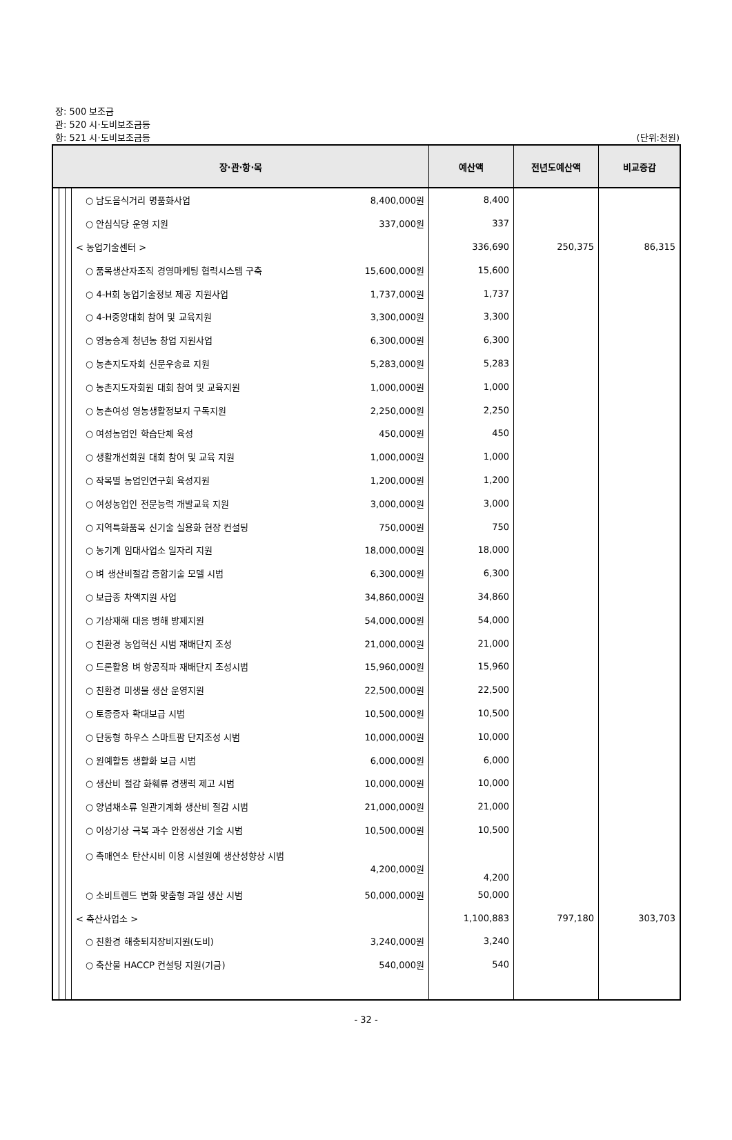장: 500 보조금
관: 520 시·도비보조금등
항: 521 시·도비보조금등
(단위:천원)
| 장·관·항·목 | | | | 예산액 | 전년도예산액 | 비교증감 |
| --- | --- | --- | --- | --- | --- | --- |
| | | | ○ 남도음식거리 명품화사업 8,400,000원 | 8,400 | | |
| | | | ○ 안심식당 운영 지원 337,000원 | 337 | | |
| | | | < 농업기술센터 > | 336,690 | 250,375 | 86,315 |
| | | | ○ 품목생산자조직 경영마케팅 협력시스템 구축 15,600,000원 | 15,600 | | |
| | | | ○ 4-H회 농업기술정보 제공 지원사업 1,737,000원 | 1,737 | | |
| | | | ○ 4-H중앙대회 참여 및 교육지원 3,300,000원 | 3,300 | | |
| | | | ○ 영농승계 청년농 창업 지원사업 6,300,000원 | 6,300 | | |
| | | | ○ 농촌지도자회 신문우송료 지원 5,283,000원 | 5,283 | | |
| | | | ○ 농촌지도자회원 대회 참여 및 교육지원 1,000,000원 | 1,000 | | |
| | | | ○ 농촌여성 영농생활정보지 구독지원 2,250,000원 | 2,250 | | |
| | | | ○ 여성농업인 학습단체 육성 450,000원 | 450 | | |
| | | | ○ 생활개선회원 대회 참여 및 교육 지원 1,000,000원 | 1,000 | | |
| | | | ○ 작목별 농업인연구회 육성지원 1,200,000원 | 1,200 | | |
| | | | ○ 여성농업인 전문능력 개발교육 지원 3,000,000원 | 3,000 | | |
| | | | ○ 지역특화품목 신기술 실용화 현장 컨설팅 750,000원 | 750 | | |
| | | | ○ 농기계 임대사업소 일자리 지원 18,000,000원 | 18,000 | | |
| | | | ○ 벼 생산비절감 종합기술 모델 시범 6,300,000원 | 6,300 | | |
| | | | ○ 보급종 차액지원 사업 34,860,000원 | 34,860 | | |
| | | | ○ 기상재해 대응 병해 방제지원 54,000,000원 | 54,000 | | |
| | | | ○ 친환경 농업혁신 시범 재배단지 조성 21,000,000원 | 21,000 | | |
| | | | ○ 드론활용 벼 항공직파 재배단지 조성시범 15,960,000원 | 15,960 | | |
| | | | ○ 친환경 미생물 생산 운영지원 22,500,000원 | 22,500 | | |
| | | | ○ 토종종자 확대보급 시범 10,500,000원 | 10,500 | | |
| | | | ○ 단동형 하우스 스마트팜 단지조성 시범 10,000,000원 | 10,000 | | |
| | | | ○ 원예활동 생활화 보급 시범 6,000,000원 | 6,000 | | |
| | | | ○ 생산비 절감 화훼류 경쟁력 제고 시범 10,000,000원 | 10,000 | | |
| | | | ○ 양념채소류 일관기계화 생산비 절감 시범 21,000,000원 | 21,000 | | |
| | | | ○ 이상기상 극복 과수 안정생산 기술 시범 10,500,000원 | 10,500 | | |
| | | | ○ 촉매연소 탄산시비 이용 시설원예 생산성향상 시범 4,200,000원 | 4,200 | | |
| | | | ○ 소비트렌드 변화 맞춤형 과일 생산 시범 50,000,000원 | 50,000 | | |
| | | | < 축산사업소 > | 1,100,883 | 797,180 | 303,703 |
| | | | ○ 친환경 해충퇴치장비지원(도비) 3,240,000원 | 3,240 | | |
| | | | ○ 축산물 HACCP 컨설팅 지원(기금) 540,000원 | 540 | | |
- 32 -